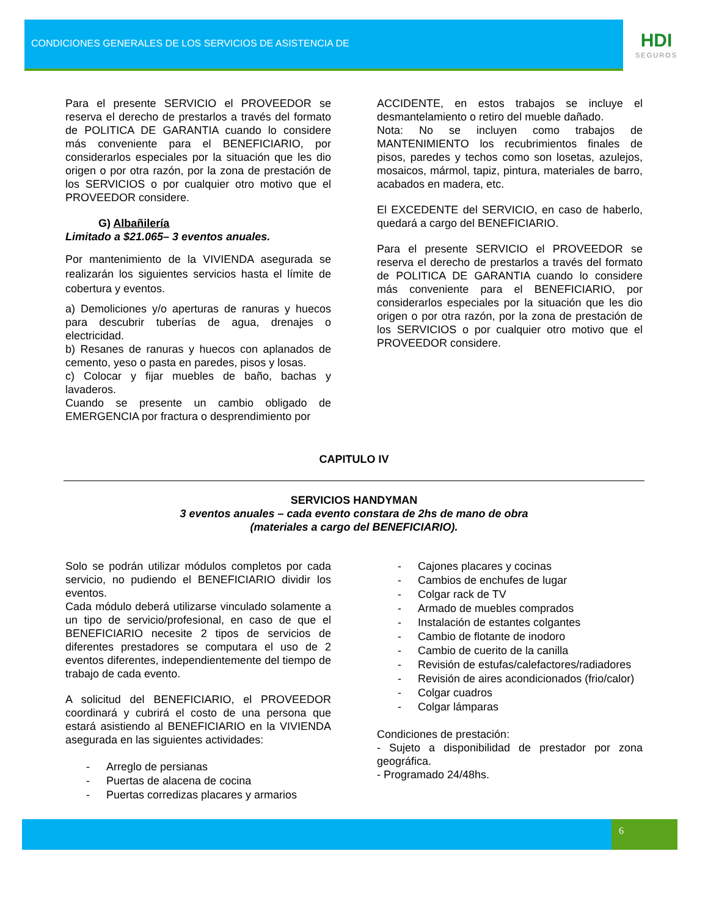CONDICIONES GENERALES DE LOS SERVICIOS DE ASISTENCIA DE
HDI
SEGUROS
Para el presente SERVICIO el PROVEEDOR se reserva el derecho de prestarlos a través del formato de POLITICA DE GARANTIA cuando lo considere más conveniente para el BENEFICIARIO, por considerarlos especiales por la situación que les dio origen o por otra razón, por la zona de prestación de los SERVICIOS o por cualquier otro motivo que el PROVEEDOR considere.
G) Albañilería
Limitado a $21.065– 3 eventos anuales.
Por mantenimiento de la VIVIENDA asegurada se realizarán los siguientes servicios hasta el límite de cobertura y eventos.
a) Demoliciones y/o aperturas de ranuras y huecos para descubrir tuberías de agua, drenajes o electricidad.
b) Resanes de ranuras y huecos con aplanados de cemento, yeso o pasta en paredes, pisos y losas.
c) Colocar y fijar muebles de baño, bachas y lavaderos.
Cuando se presente un cambio obligado de EMERGENCIA por fractura o desprendimiento por
ACCIDENTE, en estos trabajos se incluye el desmantelamiento o retiro del mueble dañado.
Nota: No se incluyen como trabajos de MANTENIMIENTO los recubrimientos finales de pisos, paredes y techos como son losetas, azulejos, mosaicos, mármol, tapiz, pintura, materiales de barro, acabados en madera, etc.
El EXCEDENTE del SERVICIO, en caso de haberlo, quedará a cargo del BENEFICIARIO.
Para el presente SERVICIO el PROVEEDOR se reserva el derecho de prestarlos a través del formato de POLITICA DE GARANTIA cuando lo considere más conveniente para el BENEFICIARIO, por considerarlos especiales por la situación que les dio origen o por otra razón, por la zona de prestación de los SERVICIOS o por cualquier otro motivo que el PROVEEDOR considere.
CAPITULO IV
SERVICIOS HANDYMAN
3 eventos anuales – cada evento constara de 2hs de mano de obra
(materiales a cargo del BENEFICIARIO).
Solo se podrán utilizar módulos completos por cada servicio, no pudiendo el BENEFICIARIO dividir los eventos.
Cada módulo deberá utilizarse vinculado solamente a un tipo de servicio/profesional, en caso de que el BENEFICIARIO necesite 2 tipos de servicios de diferentes prestadores se computara el uso de 2 eventos diferentes, independientemente del tiempo de trabajo de cada evento.
A solicitud del BENEFICIARIO, el PROVEEDOR coordinará y cubrirá el costo de una persona que estará asistiendo al BENEFICIARIO en la VIVIENDA asegurada en las siguientes actividades:
- Arreglo de persianas
- Puertas de alacena de cocina
- Puertas corredizas placares y armarios
- Cajones placares y cocinas
- Cambios de enchufes de lugar
- Colgar rack de TV
- Armado de muebles comprados
- Instalación de estantes colgantes
- Cambio de flotante de inodoro
- Cambio de cuerito de la canilla
- Revisión de estufas/calefactores/radiadores
- Revisión de aires acondicionados (frio/calor)
- Colgar cuadros
- Colgar lámparas
Condiciones de prestación:
- Sujeto a disponibilidad de prestador por zona geográfica.
- Programado 24/48hs.
6